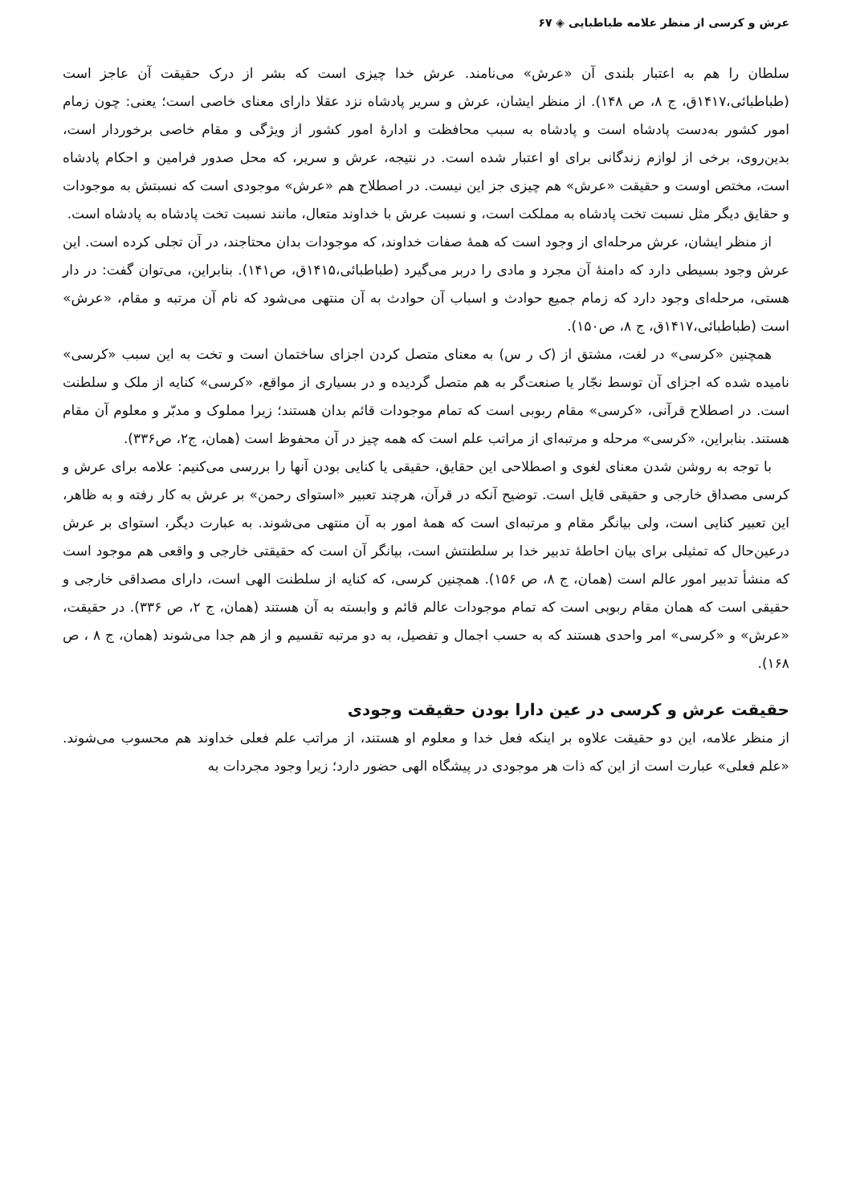عرش و کرسی از منظر علامه طباطبایی ◈ ۶۷
سلطان را هم به اعتبار بلندی آن «عرش» می‌نامند. عرش خدا چیزی است که بشر از درک حقیقت آن عاجز است (طباطبائی،۱۴۱۷ق، ج ۸، ص ۱۴۸). از منظر ایشان، عرش و سریر پادشاه نزد عقلا دارای معنای خاصی است؛ یعنی: چون زمام امور کشور به‌دست پادشاه است و پادشاه به سبب محافظت و ادارهٔ امور کشور از ویژگی و مقام خاصی برخوردار است، بدین‌روی، برخی از لوازم زندگانی برای او اعتبار شده است. در نتیجه، عرش و سریر، که محل صدور فرامین و احکام پادشاه است، مختص اوست و حقیقت «عرش» هم چیزی جز این نیست. در اصطلاح هم «عرش» موجودی است که نسبتش به موجودات و حقایق دیگر مثل نسبت تخت پادشاه به مملکت است، و نسبت عرش با خداوند متعال، مانند نسبت تخت پادشاه به پادشاه است.
از منظر ایشان، عرش مرحله‌ای از وجود است که همهٔ صفات خداوند، که موجودات بدان محتاجند، در آن تجلی کرده است. این عرش وجود بسیطی دارد که دامنهٔ آن مجرد و مادی را دربر می‌گیرد (طباطبائی،۱۴۱۵ق، ص۱۴۱). بنابراین، می‌توان گفت: در دار هستی، مرحله‌ای وجود دارد که زمام جمیع حوادث و اسباب آن حوادث به آن منتهی می‌شود که نام آن مرتبه و مقام، «عرش» است (طباطبائی،۱۴۱۷ق، ج ۸، ص۱۵۰).
همچنین «کرسی» در لغت، مشتق از (ک ر س) به معنای متصل کردن اجزای ساختمان است و تخت به این سبب «کرسی» نامیده شده که اجزای آن توسط نجّار یا صنعت‌گر به هم متصل گردیده و در بسیاری از مواقع، «کرسی» کنایه از ملک و سلطنت است. در اصطلاح قرآنی، «کرسی» مقام ربوبی است که تمام موجودات قائم بدان هستند؛ زیرا مملوک و مدبّر و معلوم آن مقام هستند. بنابراین، «کرسی» مرحله و مرتبه‌ای از مراتب علم است که همه چیز در آن محفوظ است (همان، ج۲، ص۳۳۶).
با توجه به روشن شدن معنای لغوی و اصطلاحی این حقایق، حقیقی یا کنایی بودن آنها را بررسی می‌کنیم: علامه برای عرش و کرسی مصداق خارجی و حقیقی قایل است. توضیح آنکه در قرآن، هرچند تعبیر «استوای رحمن» بر عرش به کار رفته و به ظاهر، این تعبیر کنایی است، ولی بیانگر مقام و مرتبه‌ای است که همهٔ امور به آن منتهی می‌شوند. به عبارت دیگر، استوای بر عرش درعین‌حال که تمثیلی برای بیان احاطهٔ تدبیر خدا بر سلطنتش است، بیانگر آن است که حقیقتی خارجی و واقعی هم موجود است که منشأ تدبیر امور عالم است (همان، ج ۸، ص ۱۵۶). همچنین کرسی، که کنایه از سلطنت الهی است، دارای مصداقی خارجی و حقیقی است که همان مقام ربوبی است که تمام موجودات عالم قائم و وابسته به آن هستند (همان، ج ۲، ص ۳۳۶). در حقیقت، «عرش» و «کرسی» امر واحدی هستند که به حسب اجمال و تفصیل، به دو مرتبه تقسیم و از هم جدا می‌شوند (همان، ج ۸ ، ص ۱۶۸).
حقیقت عرش و کرسی در عین دارا بودن حقیقت وجودی
از منظر علامه، این دو حقیقت علاوه بر اینکه فعل خدا و معلوم او هستند، از مراتب علم فعلی خداوند هم محسوب می‌شوند. «علم فعلی» عبارت است از این که ذات هر موجودی در پیشگاه الهی حضور دارد؛ زیرا وجود مجردات به